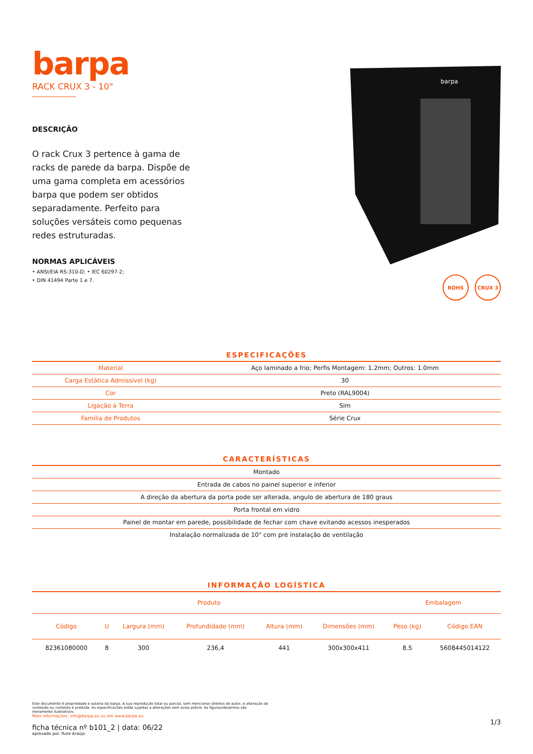barpa
RACK CRUX 3 - 10"
DESCRIÇÃO
O rack Crux 3 pertence à gama de racks de parede da barpa. Dispõe de uma gama completa em acessórios barpa que podem ser obtidos separadamente. Perfeito para soluções versáteis como pequenas redes estruturadas.
NORMAS APLICÁVEIS
• ANSI/EIA RS-310-D; • IEC 60297-2;
• DIN 41494 Parte 1 e 7.
barpa
ROHS CRUX 3
ESPECIFICAÇÕES
| Material | Aço laminado a frio; Perfis Montagem: 1.2mm; Outros: 1.0mm |
| Carga Estática Admissível (kg) | 30 |
| Cor | Preto (RAL9004) |
| Ligação à Terra | Sim |
| Família de Produtos | Série Crux |
CARACTERÍSTICAS
| Montado |
| Entrada de cabos no painel superior e inferior |
| A direção da abertura da porta pode ser alterada, angulo de abertura de 180 graus |
| Porta frontal em vidro |
| Painel de montar em parede, possibilidade de fechar com chave evitando acessos inesperados |
| Instalação normalizada de 10" com pré instalação de ventilação |
INFORMAÇÃO LOGÍSTICA
| Produto | | | | | | Embalagem | |
| --- | --- | --- | --- | --- | --- | --- | --- |
| Código | U | Largura (mm) | Profundidade (mm) | Altura (mm) | Dimensões (mm) | Peso (kg) | Código EAN |
| 82361080000 | 8 | 300 | 236,4 | 441 | 300x300x411 | 8.5 | 5608445014122 |
Este documento é propriedade e autoria da barpa. A sua reprodução total ou parcial, sem mencionar direitos de autor, e alteração de conteúdo ou contexto é proibida. As especificações estão sujeitas a alterações sem aviso prévio. As figuras/desenhos são meramente ilustrativos.
Mais informações: info@barpa.eu ou em www.barpa.eu
ficha técnica nº b101_2 | data: 06/22
aprovado por: Rute Araújo
1/3